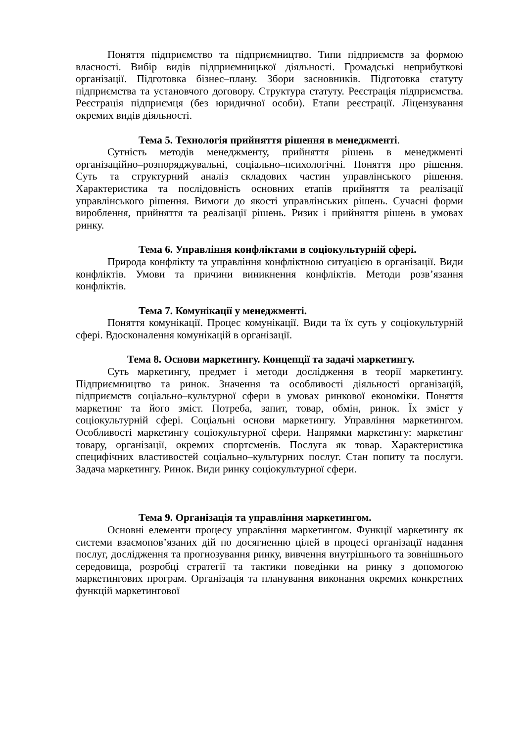Поняття підприємство та підприємництво. Типи підприємств за формою власності. Вибір видів підприємницької діяльності. Громадські неприбуткові організації. Підготовка бізнес–плану. Збори засновників. Підготовка статуту підприємства та установчого договору. Структура статуту. Реєстрація підприємства. Реєстрація підприємця (без юридичної особи). Етапи реєстрації. Ліцензування окремих видів діяльності.
Тема 5. Технологія прийняття рішення в менеджменті.
Сутність методів менеджменту, прийняття рішень в менеджменті організаційно–розпоряджувальні, соціально–психологічні. Поняття про рішення. Суть та структурний аналіз складових частин управлінського рішення. Характеристика та послідовність основних етапів прийняття та реалізації управлінського рішення. Вимоги до якості управлінських рішень. Сучасні форми вироблення, прийняття та реалізації рішень. Ризик і прийняття рішень в умовах ринку.
Тема 6. Управління конфліктами в соціокультурній сфері.
Природа конфлікту та управління конфліктною ситуацією в організації. Види конфліктів. Умови та причини виникнення конфліктів. Методи розв’язання конфліктів.
Тема 7. Комунікації у менеджменті.
Поняття комунікації. Процес комунікації. Види та їх суть у соціокультурній сфері. Вдосконалення комунікацій в організації.
Тема 8. Основи маркетингу. Концепції та задачі маркетингу.
Суть маркетингу, предмет і методи дослідження в теорії маркетингу. Підприємництво та ринок. Значення та особливості діяльності організацій, підприємств соціально–культурної сфери в умовах ринкової економіки. Поняття маркетинг та його зміст. Потреба, запит, товар, обмін, ринок. Їх зміст у соціокультурній сфері. Соціальні основи маркетингу. Управління маркетингом. Особливості маркетингу соціокультурної сфери. Напрямки маркетингу: маркетинг товару, організації, окремих спортсменів. Послуга як товар. Характеристика специфічних властивостей соціально–культурних послуг. Стан попиту та послуги. Задача маркетингу. Ринок. Види ринку соціокультурної сфери.
Тема 9. Організація та управління маркетингом.
Основні елементи процесу управління маркетингом. Функції маркетингу як системи взаємопов’язаних дій по досягненню цілей в процесі організації надання послуг, дослідження та прогнозування ринку, вивчення внутрішнього та зовнішнього середовища, розробці стратегії та тактики поведінки на ринку з допомогою маркетингових програм. Організація та планування виконання окремих конкретних функцій маркетингової